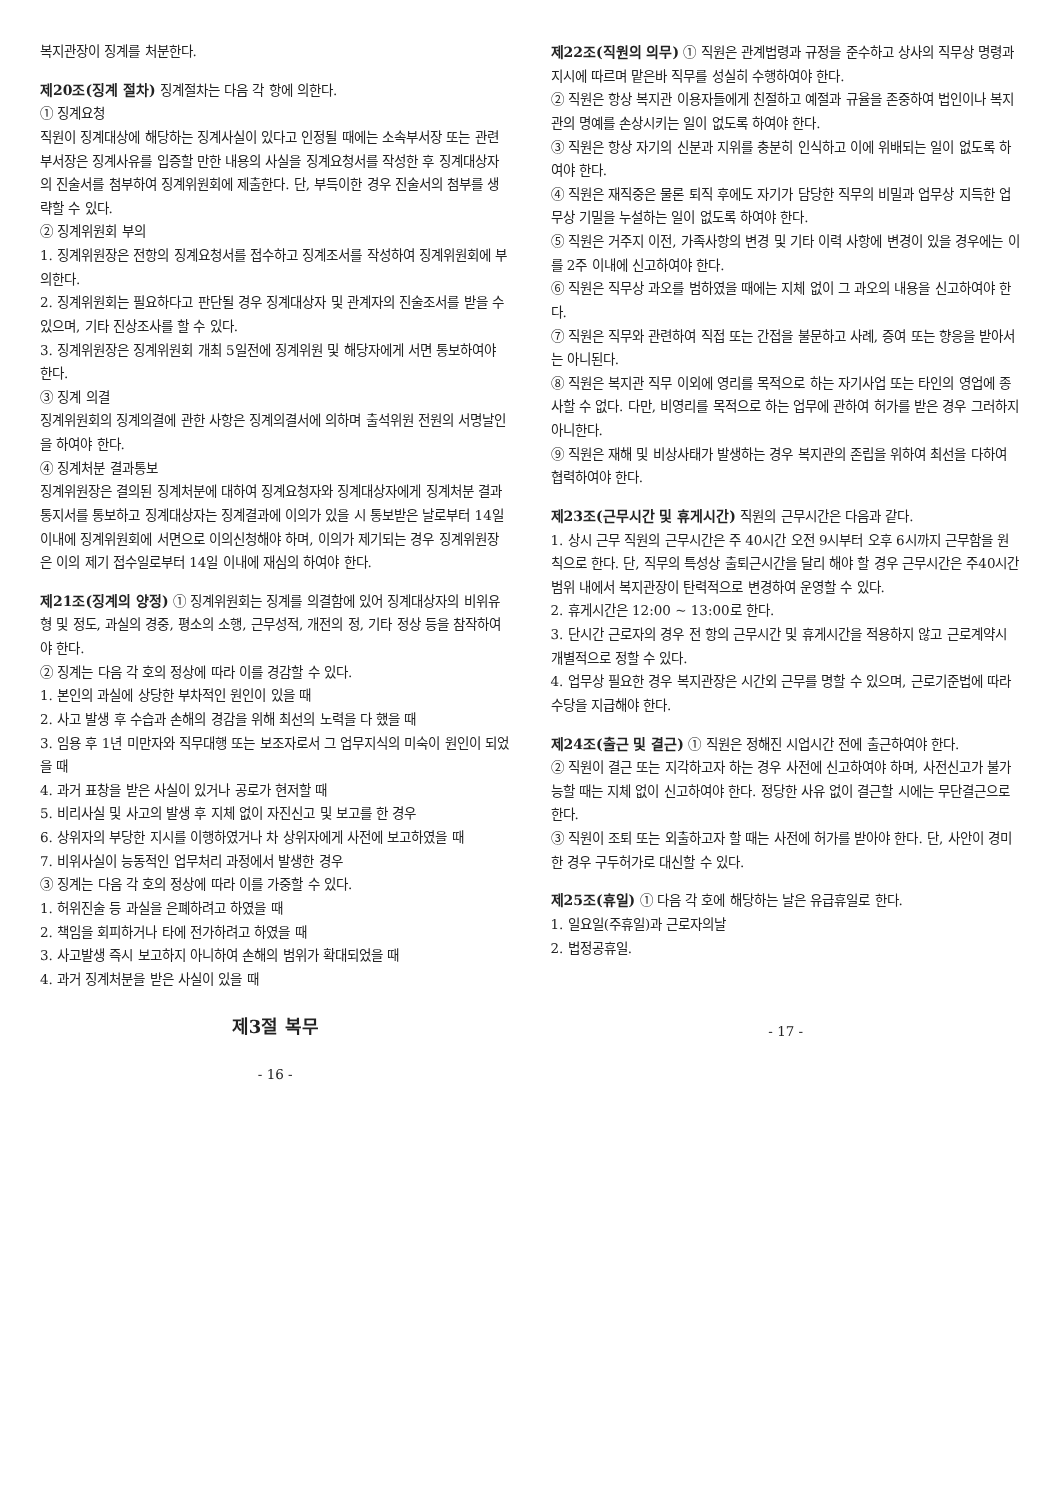복지관장이 징계를 처분한다.
제20조(징계 절차)
징계절차는 다음 각 항에 의한다.
① 징계요청
직원이 징계대상에 해당하는 징계사실이 있다고 인정될 때에는 소속부서장 또는 관련부서장은 징계사유를 입증할 만한 내용의 사실을 징계요청서를 작성한 후 징계대상자의 진술서를 첨부하여 징계위원회에 제출한다. 단, 부득이한 경우 진술서의 첨부를 생략할 수 있다.
② 징계위원회 부의
1. 징계위원장은 전항의 징계요청서를 접수하고 징계조서를 작성하여 징계위원회에 부의한다.
2. 징계위원회는 필요하다고 판단될 경우 징계대상자 및 관계자의 진술조서를 받을 수 있으며, 기타 진상조사를 할 수 있다.
3. 징계위원장은 징계위원회 개최 5일전에 징계위원 및 해당자에게 서면 통보하여야 한다.
③ 징계 의결
징계위원회의 징계의결에 관한 사항은 징계의결서에 의하며 출석위원 전원의 서명날인을 하여야 한다.
④ 징계처분 결과통보
징계위원장은 결의된 징계처분에 대하여 징계요청자와 징계대상자에게 징계처분 결과통지서를 통보하고 징계대상자는 징계결과에 이의가 있을 시 통보받은 날로부터 14일 이내에 징계위원회에 서면으로 이의신청해야 하며, 이의가 제기되는 경우 징계위원장은 이의 제기 접수일로부터 14일 이내에 재심의 하여야 한다.
제21조(징계의 양정)
① 징계위원회는 징계를 의결함에 있어 징계대상자의 비위유형 및 정도, 과실의 경중, 평소의 소행, 근무성적, 개전의 정, 기타 정상 등을 참작하여야 한다.
② 징계는 다음 각 호의 정상에 따라 이를 경감할 수 있다.
1. 본인의 과실에 상당한 부차적인 원인이 있을 때
2. 사고 발생 후 수습과 손해의 경감을 위해 최선의 노력을 다 했을 때
3. 임용 후 1년 미만자와 직무대행 또는 보조자로서 그 업무지식의 미숙이 원인이 되었을 때
4. 과거 표창을 받은 사실이 있거나 공로가 현저할 때
5. 비리사실 및 사고의 발생 후 지체 없이 자진신고 및 보고를 한 경우
6. 상위자의 부당한 지시를 이행하였거나 차 상위자에게 사전에 보고하였을 때
7. 비위사실이 능동적인 업무처리 과정에서 발생한 경우
③ 징계는 다음 각 호의 정상에 따라 이를 가중할 수 있다.
1. 허위진술 등 과실을 은폐하려고 하였을 때
2. 책임을 회피하거나 타에 전가하려고 하였을 때
3. 사고발생 즉시 보고하지 아니하여 손해의 범위가 확대되었을 때
4. 과거 징계처분을 받은 사실이 있을 때
제3절 복무
- 16 -
제22조(직원의 의무)
① 직원은 관계법령과 규정을 준수하고 상사의 직무상 명령과 지시에 따르며 맡은바 직무를 성실히 수행하여야 한다.
② 직원은 항상 복지관 이용자들에게 친절하고 예절과 규율을 존중하여 법인이나 복지관의 명예를 손상시키는 일이 없도록 하여야 한다.
③ 직원은 항상 자기의 신분과 지위를 충분히 인식하고 이에 위배되는 일이 없도록 하여야 한다.
④ 직원은 재직중은 물론 퇴직 후에도 자기가 담당한 직무의 비밀과 업무상 지득한 업무상 기밀을 누설하는 일이 없도록 하여야 한다.
⑤ 직원은 거주지 이전, 가족사항의 변경 및 기타 이력 사항에 변경이 있을 경우에는 이를 2주 이내에 신고하여야 한다.
⑥ 직원은 직무상 과오를 범하였을 때에는 지체 없이 그 과오의 내용을 신고하여야 한다.
⑦ 직원은 직무와 관련하여 직접 또는 간접을 불문하고 사례, 증여 또는 향응을 받아서는 아니된다.
⑧ 직원은 복지관 직무 이외에 영리를 목적으로 하는 자기사업 또는 타인의 영업에 종사할 수 없다. 다만, 비영리를 목적으로 하는 업무에 관하여 허가를 받은 경우 그러하지 아니한다.
⑨ 직원은 재해 및 비상사태가 발생하는 경우 복지관의 존립을 위하여 최선을 다하여 협력하여야 한다.
제23조(근무시간 및 휴게시간)
직원의 근무시간은 다음과 같다.
1. 상시 근무 직원의 근무시간은 주 40시간 오전 9시부터 오후 6시까지 근무함을 원칙으로 한다. 단, 직무의 특성상 출퇴근시간을 달리 해야 할 경우 근무시간은 주40시간 범위 내에서 복지관장이 탄력적으로 변경하여 운영할 수 있다.
2. 휴게시간은 12:00 ~ 13:00로 한다.
3. 단시간 근로자의 경우 전 항의 근무시간 및 휴게시간을 적용하지 않고 근로계약시 개별적으로 정할 수 있다.
4. 업무상 필요한 경우 복지관장은 시간외 근무를 명할 수 있으며, 근로기준법에 따라 수당을 지급해야 한다.
제24조(출근 및 결근)
① 직원은 정해진 시업시간 전에 출근하여야 한다.
② 직원이 결근 또는 지각하고자 하는 경우 사전에 신고하여야 하며, 사전신고가 불가능할 때는 지체 없이 신고하여야 한다. 정당한 사유 없이 결근할 시에는 무단결근으로 한다.
③ 직원이 조퇴 또는 외출하고자 할 때는 사전에 허가를 받아야 한다. 단, 사안이 경미한 경우 구두허가로 대신할 수 있다.
제25조(휴일)
① 다음 각 호에 해당하는 날은 유급휴일로 한다.
1. 일요일(주휴일)과 근로자의날
2. 법정공휴일.
- 17 -